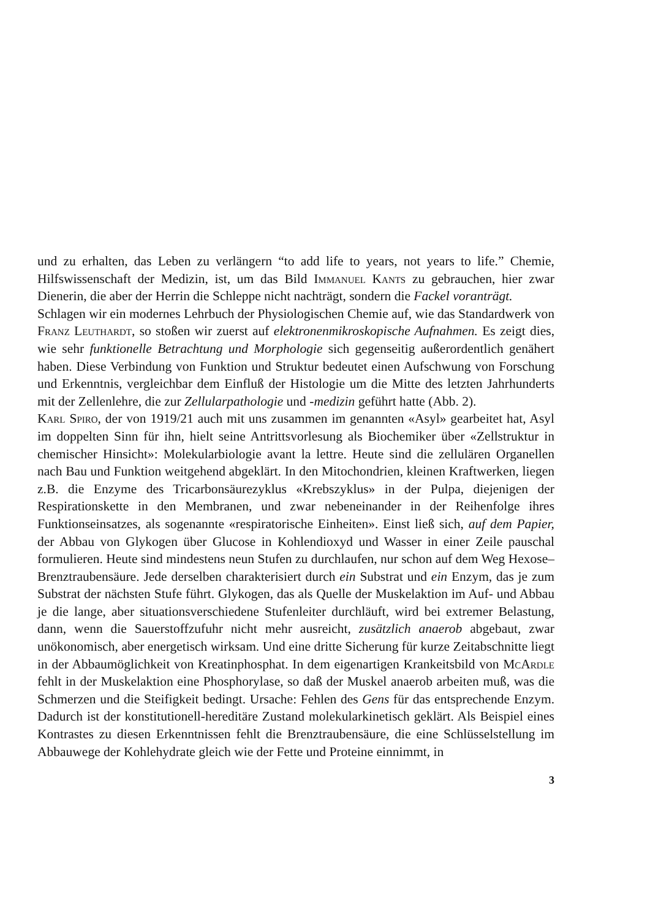und zu erhalten, das Leben zu verlängern “to add life to years, not years to life.” Chemie, Hilfswissenschaft der Medizin, ist, um das Bild Immanuel Kants zu gebrauchen, hier zwar Dienerin, die aber der Herrin die Schleppe nicht nachträgt, sondern die Fackel voranträgt.
Schlagen wir ein modernes Lehrbuch der Physiologischen Chemie auf, wie das Standardwerk von Franz Leuthardt, so stoßen wir zuerst auf elektronenmikroskopische Aufnahmen. Es zeigt dies, wie sehr funktionelle Betrachtung und Morphologie sich gegenseitig außerordentlich genähert haben. Diese Verbindung von Funktion und Struktur bedeutet einen Aufschwung von Forschung und Erkenntnis, vergleichbar dem Einfluß der Histologie um die Mitte des letzten Jahrhunderts mit der Zellenlehre, die zur Zellularpathologie und -medizin geführt hatte (Abb. 2).
Karl Spiro, der von 1919/21 auch mit uns zusammen im genannten «Asyl» gearbeitet hat, Asyl im doppelten Sinn für ihn, hielt seine Antrittsvorlesung als Biochemiker über «Zellstruktur in chemischer Hinsicht»: Molekularbiologie avant la lettre. Heute sind die zellulären Organellen nach Bau und Funktion weitgehend abgeklärt. In den Mitochondrien, kleinen Kraftwerken, liegen z.B. die Enzyme des Tricarbonsäurezyklus «Krebszyklus» in der Pulpa, diejenigen der Respirationskette in den Membranen, und zwar nebeneinander in der Reihenfolge ihres Funktionseinsatzes, als sogenannte «respiratorische Einheiten». Einst ließ sich, auf dem Papier, der Abbau von Glykogen über Glucose in Kohlendioxyd und Wasser in einer Zeile pauschal formulieren. Heute sind mindestens neun Stufen zu durchlaufen, nur schon auf dem Weg Hexose–Brenztraubensäure. Jede derselben charakterisiert durch ein Substrat und ein Enzym, das je zum Substrat der nächsten Stufe führt. Glykogen, das als Quelle der Muskelaktion im Auf- und Abbau je die lange, aber situationsverschiedene Stufenleiter durchläuft, wird bei extremer Belastung, dann, wenn die Sauerstoffzufuhr nicht mehr ausreicht, zusätzlich anaerob abgebaut, zwar unökonomisch, aber energetisch wirksam. Und eine dritte Sicherung für kurze Zeitabschnitte liegt in der Abbaumöglichkeit von Kreatinphosphat. In dem eigenartigen Krankeitsbild von McArdle fehlt in der Muskelaktion eine Phosphorylase, so daß der Muskel anaerob arbeiten muß, was die Schmerzen und die Steifigkeit bedingt. Ursache: Fehlen des Gens für das entsprechende Enzym. Dadurch ist der konstitutionell-hereditäre Zustand molekularkinetisch geklärt. Als Beispiel eines Kontrastes zu diesen Erkenntnissen fehlt die Brenztraubensäure, die eine Schlüsselstellung im Abbauwege der Kohlehydrate gleich wie der Fette und Proteine einnimmt, in
3